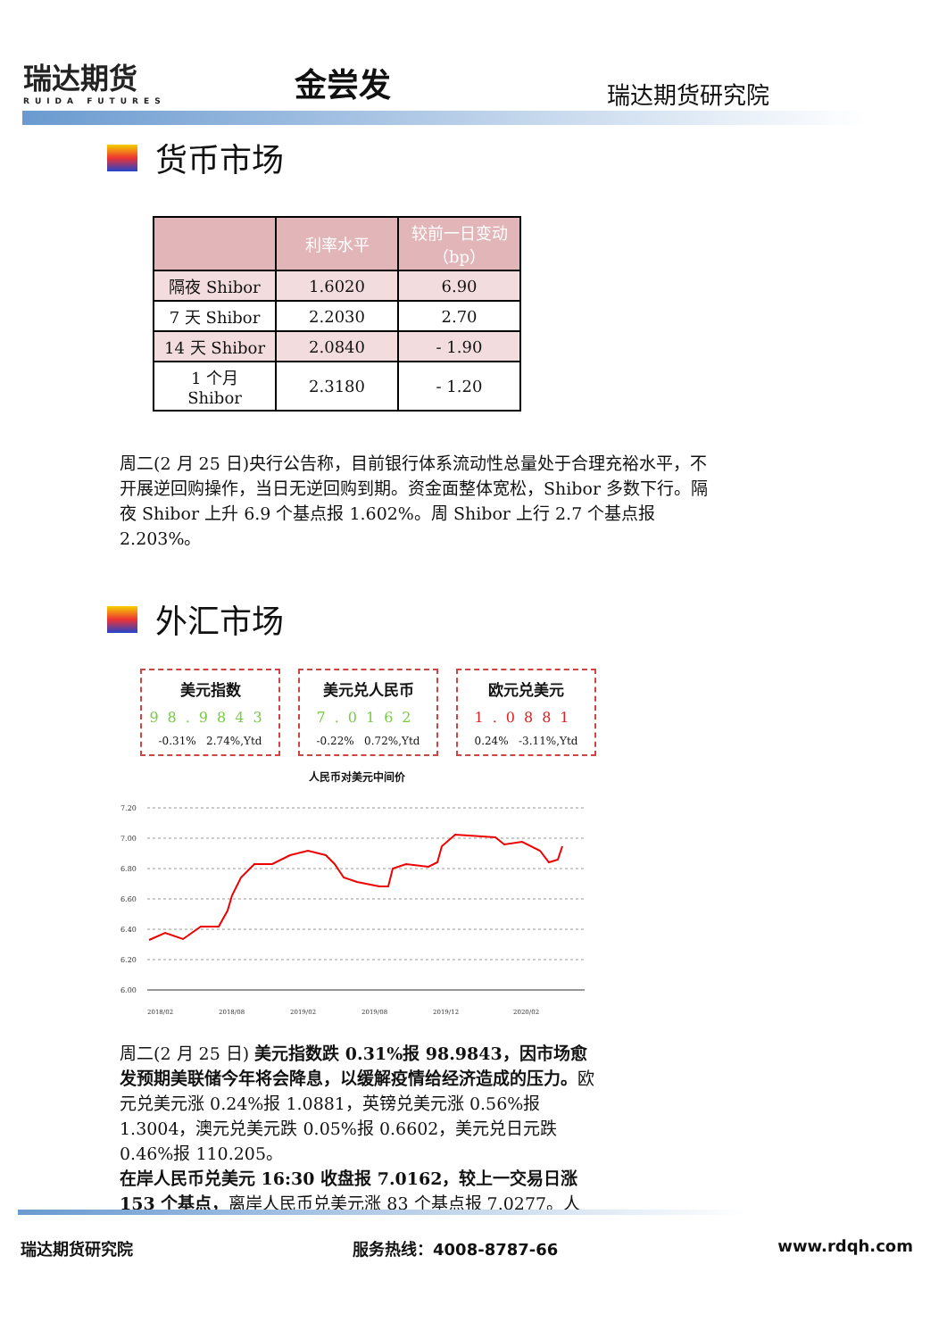瑞达期货
RUIDA FUTURES
金尝发 瑞达期货研究院
货币市场
| | 利率水平 | 较前一日变动（bp） |
| --- | --- | --- |
| 隔夜 Shibor | 1.6020 | 6.90 |
| 7 天 Shibor | 2.2030 | 2.70 |
| 14 天 Shibor | 2.0840 | - 1.90 |
| 1 个月 Shibor | 2.3180 | - 1.20 |
周二(2 月 25 日)央行公告称，目前银行体系流动性总量处于合理充裕水平，不开展逆回购操作，当日无逆回购到期。资金面整体宽松，Shibor 多数下行。隔夜 Shibor 上升 6.9 个基点报 1.602%。周 Shibor 上行 2.7 个基点报 2.203%。
外汇市场
美元指数
98.9843
-0.31% 2.74%,Ytd
美元兑人民币
7.0162
-0.22% 0.72%,Ytd
欧元兑美元
1.0881
0.24% -3.11%,Ytd
人民币对美元中间价
7.20
7.00
6.80
6.60
6.40
6.20
6.00
2018/02
2018/08
2019/02
2019/08
2019/12
2020/02
周二(2 月 25 日) 美元指数跌 0.31%报 98.9843，因市场愈发预期美联储今年将会降息，以缓解疫情给经济造成的压力。欧元兑美元涨 0.24%报 1.0881，英镑兑美元涨 0.56%报 1.3004，澳元兑美元跌 0.05%报 0.6602，美元兑日元跌 0.46%报 110.205。
在岸人民币兑美元 16:30 收盘报 7.0162，较上一交易日涨 153 个基点，离岸人民币兑美元涨 83 个基点报 7.0277。人
瑞达期货研究院 服务热线：4008-8787-66 www.rdqh.com